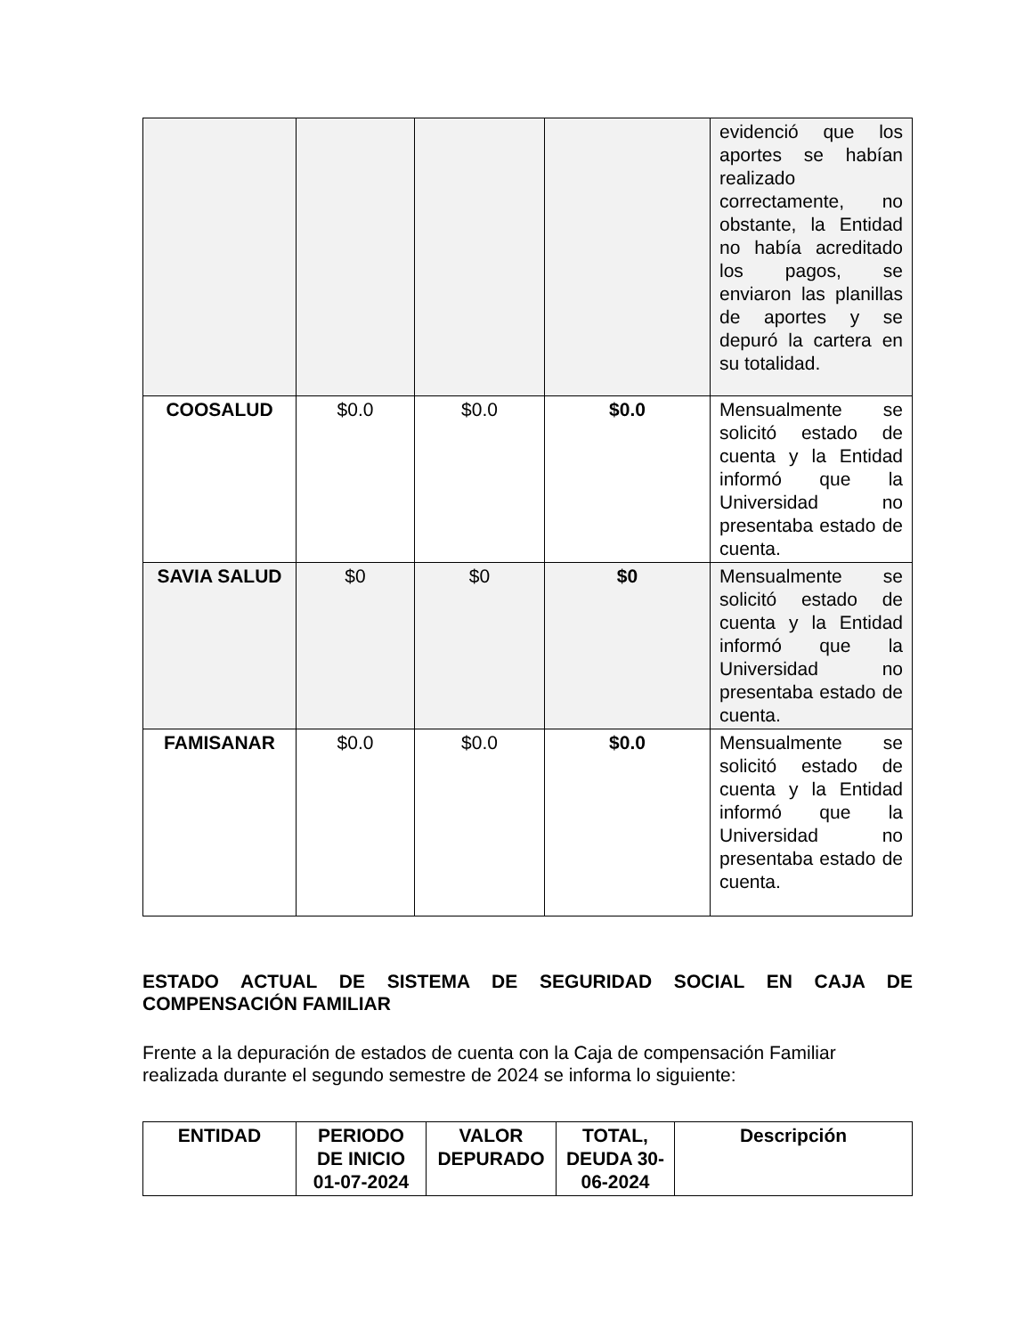| | | | | evidenció que los aportes se habían realizado correctamente, no obstante, la Entidad no había acreditado los pagos, se enviaron las planillas de aportes y se depuró la cartera en su totalidad. |
| COOSALUD | $0.0 | $0.0 | $0.0 | Mensualmente se solicitó estado de cuenta y la Entidad informó que la Universidad no presentaba estado de cuenta. |
| SAVIA SALUD | $0 | $0 | $0 | Mensualmente se solicitó estado de cuenta y la Entidad informó que la Universidad no presentaba estado de cuenta. |
| FAMISANAR | $0.0 | $0.0 | $0.0 | Mensualmente se solicitó estado de cuenta y la Entidad informó que la Universidad no presentaba estado de cuenta. |
ESTADO ACTUAL DE SISTEMA DE SEGURIDAD SOCIAL EN CAJA DE COMPENSACIÓN FAMILIAR
Frente a la depuración de estados de cuenta con la Caja de compensación Familiar realizada durante el segundo semestre de 2024 se informa lo siguiente:
| ENTIDAD | PERIODO DE INICIO 01-07-2024 | VALOR DEPURADO | TOTAL, DEUDA 30-06-2024 | Descripción |
| --- | --- | --- | --- | --- |